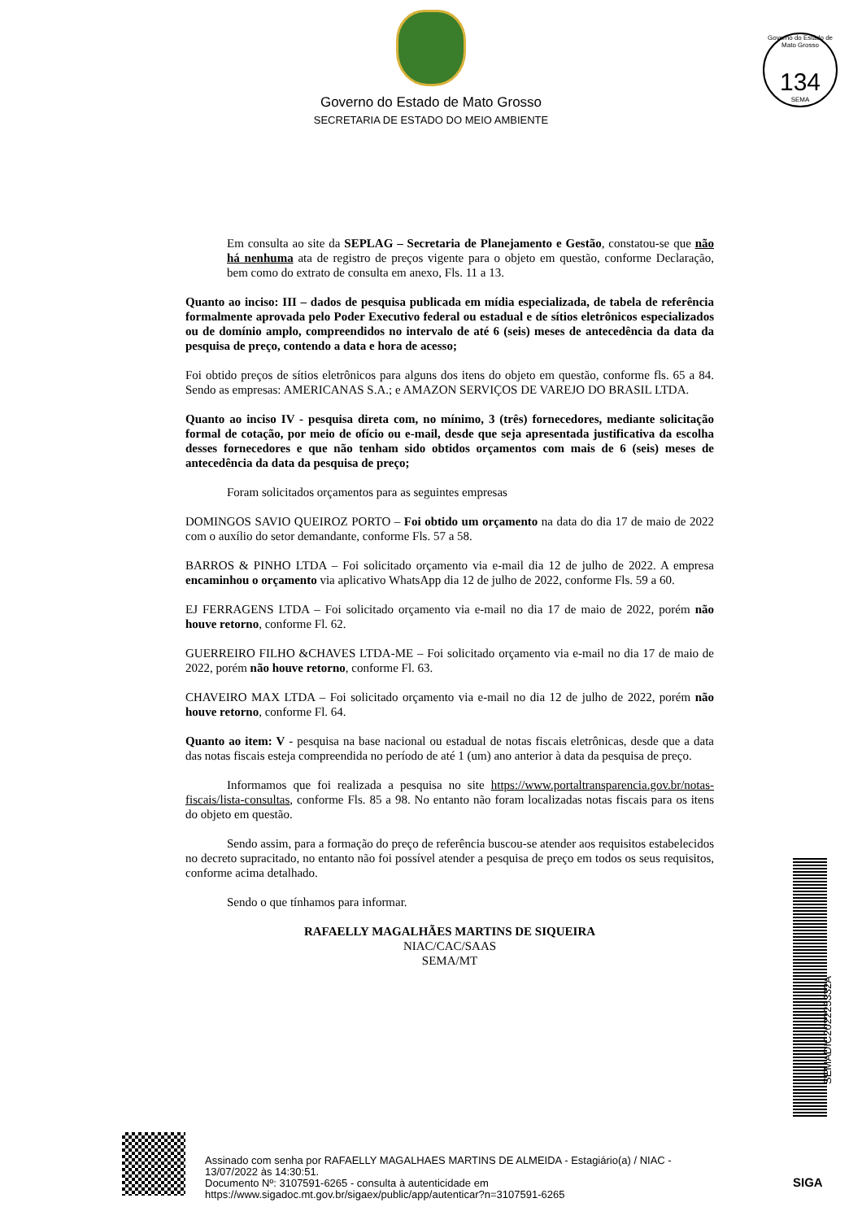Governo do Estado de Mato Grosso
SECRETARIA DE ESTADO DO MEIO AMBIENTE
Governo do Estado de Mato Grosso
134
SEMA
Em consulta ao site da SEPLAG – Secretaria de Planejamento e Gestão, constatou-se que não há nenhuma ata de registro de preços vigente para o objeto em questão, conforme Declaração, bem como do extrato de consulta em anexo, Fls. 11 a 13.
Quanto ao inciso: III – dados de pesquisa publicada em mídia especializada, de tabela de referência formalmente aprovada pelo Poder Executivo federal ou estadual e de sítios eletrônicos especializados ou de domínio amplo, compreendidos no intervalo de até 6 (seis) meses de antecedência da data da pesquisa de preço, contendo a data e hora de acesso;
Foi obtido preços de sítios eletrônicos para alguns dos itens do objeto em questão, conforme fls. 65 a 84. Sendo as empresas: AMERICANAS S.A.; e AMAZON SERVIÇOS DE VAREJO DO BRASIL LTDA.
Quanto ao inciso IV - pesquisa direta com, no mínimo, 3 (três) fornecedores, mediante solicitação formal de cotação, por meio de ofício ou e-mail, desde que seja apresentada justificativa da escolha desses fornecedores e que não tenham sido obtidos orçamentos com mais de 6 (seis) meses de antecedência da data da pesquisa de preço;
Foram solicitados orçamentos para as seguintes empresas
DOMINGOS SAVIO QUEIROZ PORTO – Foi obtido um orçamento na data do dia 17 de maio de 2022 com o auxílio do setor demandante, conforme Fls. 57 a 58.
BARROS & PINHO LTDA – Foi solicitado orçamento via e-mail dia 12 de julho de 2022. A empresa encaminhou o orçamento via aplicativo WhatsApp dia 12 de julho de 2022, conforme Fls. 59 a 60.
EJ FERRAGENS LTDA – Foi solicitado orçamento via e-mail no dia 17 de maio de 2022, porém não houve retorno, conforme Fl. 62.
GUERREIRO FILHO &CHAVES LTDA-ME – Foi solicitado orçamento via e-mail no dia 17 de maio de 2022, porém não houve retorno, conforme Fl. 63.
CHAVEIRO MAX LTDA – Foi solicitado orçamento via e-mail no dia 12 de julho de 2022, porém não houve retorno, conforme Fl. 64.
Quanto ao item: V - pesquisa na base nacional ou estadual de notas fiscais eletrônicas, desde que a data das notas fiscais esteja compreendida no período de até 1 (um) ano anterior à data da pesquisa de preço.
Informamos que foi realizada a pesquisa no site https://www.portaltransparencia.gov.br/notas-fiscais/lista-consultas, conforme Fls. 85 a 98. No entanto não foram localizadas notas fiscais para os itens do objeto em questão.
Sendo assim, para a formação do preço de referência buscou-se atender aos requisitos estabelecidos no decreto supracitado, no entanto não foi possível atender a pesquisa de preço em todos os seus requisitos, conforme acima detalhado.
Sendo o que tínhamos para informar.
RAFAELLY MAGALHÃES MARTINS DE SIQUEIRA
NIAC/CAC/SAAS
SEMA/MT
SEMADIC202225332A
Assinado com senha por RAFAELLY MAGALHAES MARTINS DE ALMEIDA - Estagiário(a) / NIAC -
13/07/2022 às 14:30:51.
Documento Nº: 3107591-6265 - consulta à autenticidade em
https://www.sigadoc.mt.gov.br/sigaex/public/app/autenticar?n=3107591-6265
SIGA